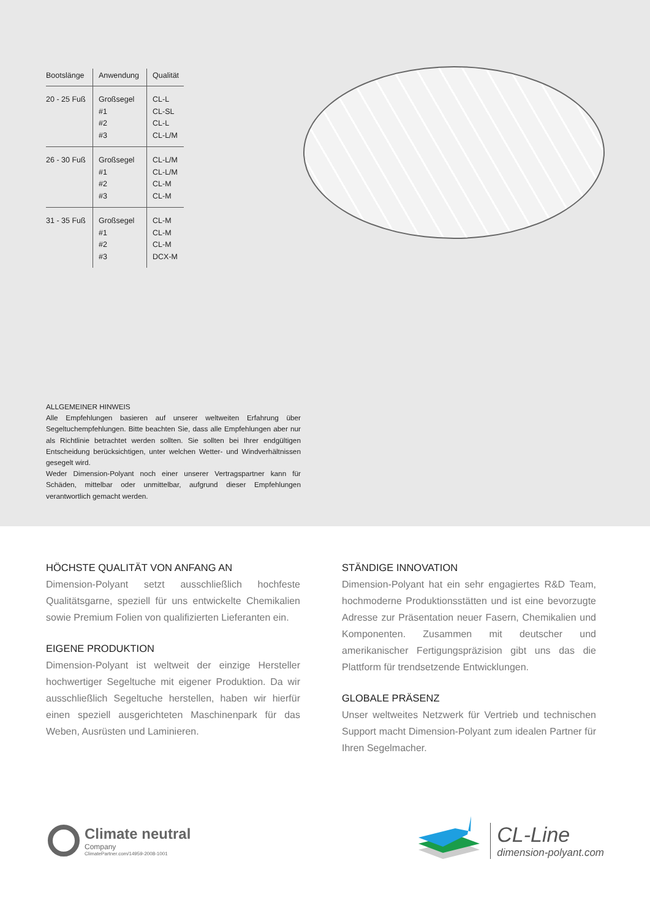| Bootslänge | Anwendung | Qualität |
| --- | --- | --- |
| 20 - 25 Fuß | Großsegel #1 #2 #3 | CL-L CL-SL CL-L CL-L/M |
| 26 - 30 Fuß | Großsegel #1 #2 #3 | CL-L/M CL-L/M CL-M CL-M |
| 31 - 35 Fuß | Großsegel #1 #2 #3 | CL-M CL-M CL-M DCX-M |
ALLGEMEINER HINWEIS
Alle Empfehlungen basieren auf unserer weltweiten Erfahrung über Segeltuchempfehlungen. Bitte beachten Sie, dass alle Empfehlungen aber nur als Richtlinie betrachtet werden sollten. Sie sollten bei Ihrer endgültigen Entscheidung berücksichtigen, unter welchen Wetter- und Windverhältnissen gesegelt wird.
Weder Dimension-Polyant noch einer unserer Vertragspartner kann für Schäden, mittelbar oder unmittelbar, aufgrund dieser Empfehlungen verantwortlich gemacht werden.
HÖCHSTE QUALITÄT VON ANFANG AN
Dimension-Polyant setzt ausschließlich hochfeste Qualitätsgarne, speziell für uns entwickelte Chemikalien sowie Premium Folien von qualifizierten Lieferanten ein.
EIGENE PRODUKTION
Dimension-Polyant ist weltweit der einzige Hersteller hochwertiger Segeltuche mit eigener Produktion. Da wir ausschließlich Segeltuche herstellen, haben wir hierfür einen speziell ausgerichteten Maschinenpark für das Weben, Ausrüsten und Laminieren.
STÄNDIGE INNOVATION
Dimension-Polyant hat ein sehr engagiertes R&D Team, hochmoderne Produktionsstätten und ist eine bevorzugte Adresse zur Präsentation neuer Fasern, Chemikalien und Komponenten. Zusammen mit deutscher und amerikanischer Fertigungspräzision gibt uns das die Plattform für trendsetzende Entwicklungen.
GLOBALE PRÄSENZ
Unser weltweites Netzwerk für Vertrieb und technischen Support macht Dimension-Polyant zum idealen Partner für Ihren Segelmacher.
Climate neutral
Company
ClimatePartner.com/14959-2008-1001
CL-Line
dimension-polyant.com